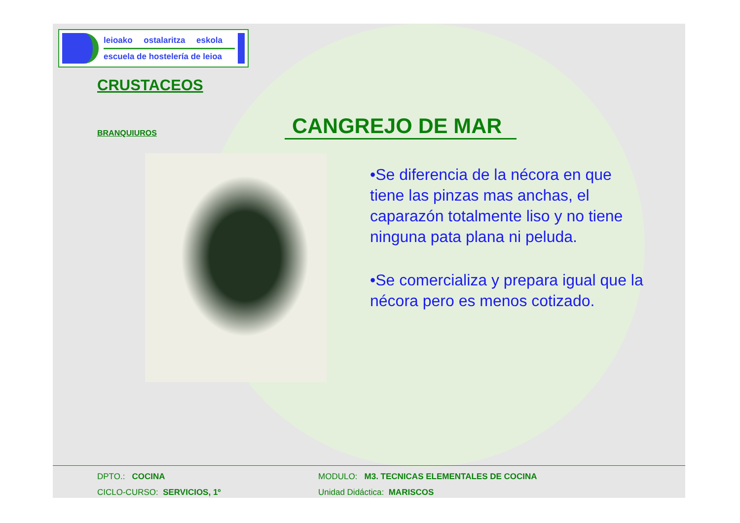leioako ostalaritza eskola
escuela de hostelería de leioa
CRUSTACEOS
BRANQUIUROS
CANGREJO DE MAR
•Se diferencia de la nécora en que tiene las pinzas mas anchas, el caparazón totalmente liso y no tiene ninguna pata plana ni peluda.
•Se comercializa y prepara igual que la nécora pero es menos cotizado.
| DPTO.: COCINA | MODULO: M3. TECNICAS ELEMENTALES DE COCINA |
| CICLO-CURSO: SERVICIOS, 1º | Unidad Didáctica: MARISCOS |